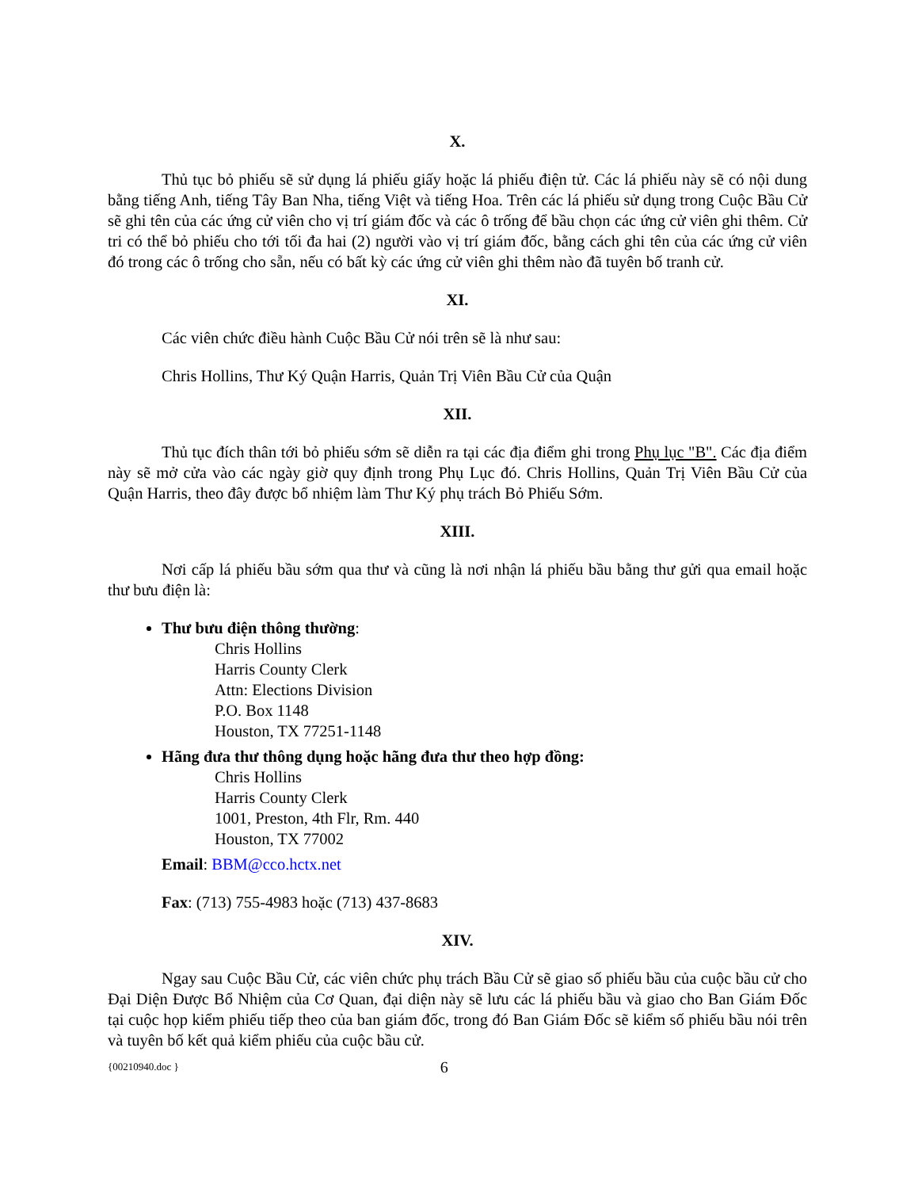X.
Thủ tục bỏ phiếu sẽ sử dụng lá phiếu giấy hoặc lá phiếu điện tử. Các lá phiếu này sẽ có nội dung bằng tiếng Anh, tiếng Tây Ban Nha, tiếng Việt và tiếng Hoa. Trên các lá phiếu sử dụng trong Cuộc Bầu Cử sẽ ghi tên của các ứng cử viên cho vị trí giám đốc và các ô trống để bầu chọn các ứng cử viên ghi thêm. Cử tri có thể bỏ phiếu cho tới tối đa hai (2) người vào vị trí giám đốc, bằng cách ghi tên của các ứng cử viên đó trong các ô trống cho sẵn, nếu có bất kỳ các ứng cử viên ghi thêm nào đã tuyên bố tranh cử.
XI.
Các viên chức điều hành Cuộc Bầu Cử nói trên sẽ là như sau:
Chris Hollins, Thư Ký Quận Harris, Quản Trị Viên Bầu Cử của Quận
XII.
Thủ tục đích thân tới bỏ phiếu sớm sẽ diễn ra tại các địa điểm ghi trong Phụ lục "B". Các địa điểm này sẽ mở cửa vào các ngày giờ quy định trong Phụ Lục đó. Chris Hollins, Quản Trị Viên Bầu Cử của Quận Harris, theo đây được bổ nhiệm làm Thư Ký phụ trách Bỏ Phiếu Sớm.
XIII.
Nơi cấp lá phiếu bầu sớm qua thư và cũng là nơi nhận lá phiếu bầu bằng thư gửi qua email hoặc thư bưu điện là:
Thư bưu điện thông thường:
Chris Hollins
Harris County Clerk
Attn: Elections Division
P.O. Box 1148
Houston, TX 77251-1148
Hãng đưa thư thông dụng hoặc hãng đưa thư theo hợp đồng:
Chris Hollins
Harris County Clerk
1001, Preston, 4th Flr, Rm. 440
Houston, TX 77002
Email: BBM@cco.hctx.net
Fax: (713) 755-4983 hoặc (713) 437-8683
XIV.
Ngay sau Cuộc Bầu Cử, các viên chức phụ trách Bầu Cử sẽ giao số phiếu bầu của cuộc bầu cử cho Đại Diện Được Bổ Nhiệm của Cơ Quan, đại diện này sẽ lưu các lá phiếu bầu và giao cho Ban Giám Đốc tại cuộc họp kiểm phiếu tiếp theo của ban giám đốc, trong đó Ban Giám Đốc sẽ kiểm số phiếu bầu nói trên và tuyên bố kết quả kiểm phiếu của cuộc bầu cử.
{00210940.doc } 6